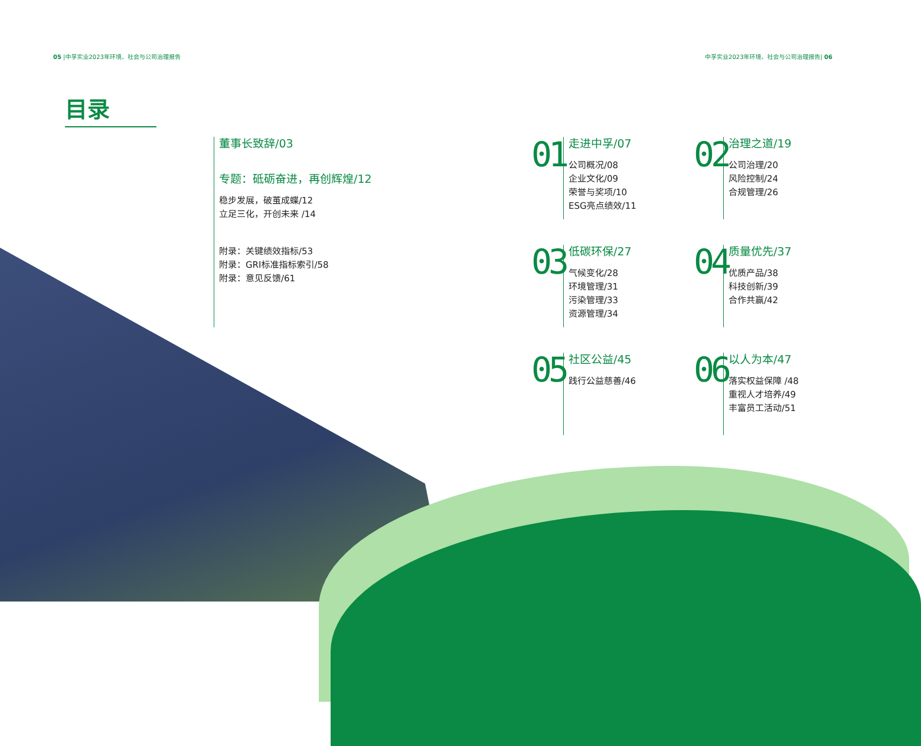05 |中孚实业2023年环境、社会与公司治理报告
中孚实业2023年环境、社会与公司治理报告| 06
目录
董事长致辞/03
专题：砥砺奋进，再创辉煌/12
稳步发展，破茧成蝶/12
立足三化，开创未来 /14
附录：关键绩效指标/53
附录：GRI标准指标索引/58
附录：意见反馈/61
01
走进中孚/07
公司概况/08
企业文化/09
荣誉与奖项/10
ESG亮点绩效/11
02
治理之道/19
公司治理/20
风险控制/24
合规管理/26
03
低碳环保/27
气候变化/28
环境管理/31
污染管理/33
资源管理/34
04
质量优先/37
优质产品/38
科技创新/39
合作共赢/42
05
社区公益/45
践行公益慈善/46
06
以人为本/47
落实权益保障 /48
重视人才培养/49
丰富员工活动/51